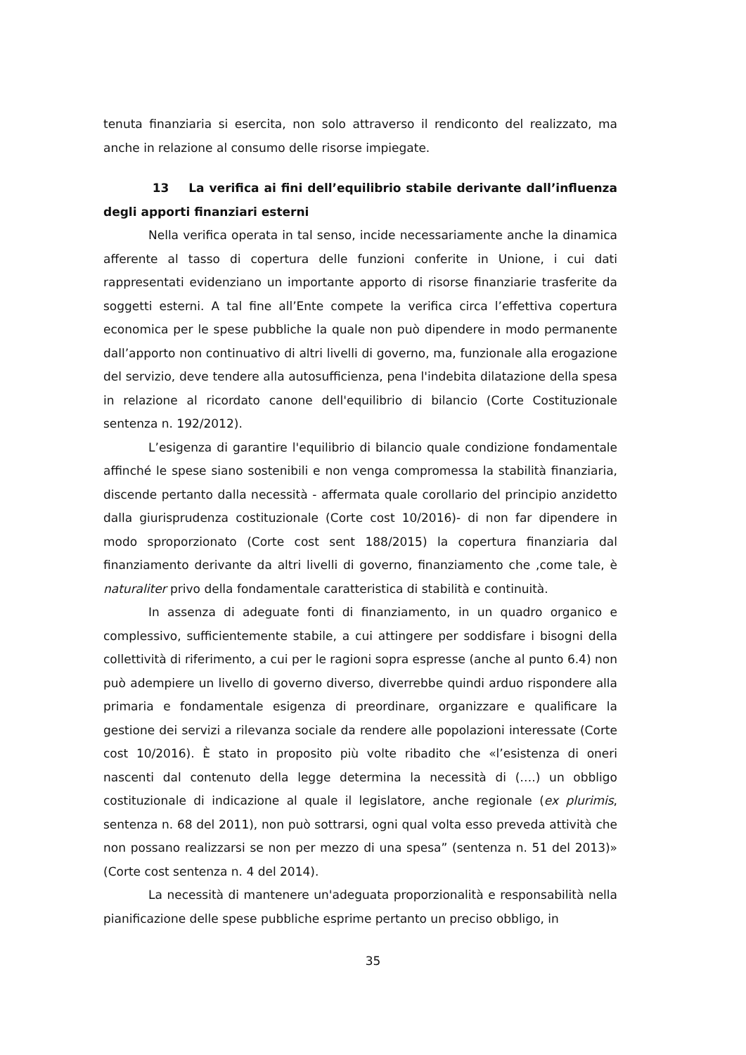tenuta finanziaria si esercita, non solo attraverso il rendiconto del realizzato, ma anche in relazione al consumo delle risorse impiegate.
13 La verifica ai fini dell’equilibrio stabile derivante dall’influenza degli apporti finanziari esterni
Nella verifica operata in tal senso, incide necessariamente anche la dinamica afferente al tasso di copertura delle funzioni conferite in Unione, i cui dati rappresentati evidenziano un importante apporto di risorse finanziarie trasferite da soggetti esterni. A tal fine all’Ente compete la verifica circa l’effettiva copertura economica per le spese pubbliche la quale non può dipendere in modo permanente dall’apporto non continuativo di altri livelli di governo, ma, funzionale alla erogazione del servizio, deve tendere alla autosufficienza, pena l'indebita dilatazione della spesa in relazione al ricordato canone dell'equilibrio di bilancio (Corte Costituzionale sentenza n. 192/2012).
L’esigenza di garantire l'equilibrio di bilancio quale condizione fondamentale affinché le spese siano sostenibili e non venga compromessa la stabilità finanziaria, discende pertanto dalla necessità - affermata quale corollario del principio anzidetto dalla giurisprudenza costituzionale (Corte cost 10/2016)- di non far dipendere in modo sproporzionato (Corte cost sent 188/2015) la copertura finanziaria dal finanziamento derivante da altri livelli di governo, finanziamento che ,come tale, è naturaliter privo della fondamentale caratteristica di stabilità e continuità.
In assenza di adeguate fonti di finanziamento, in un quadro organico e complessivo, sufficientemente stabile, a cui attingere per soddisfare i bisogni della collettività di riferimento, a cui per le ragioni sopra espresse (anche al punto 6.4) non può adempiere un livello di governo diverso, diverrebbe quindi arduo rispondere alla primaria e fondamentale esigenza di preordinare, organizzare e qualificare la gestione dei servizi a rilevanza sociale da rendere alle popolazioni interessate (Corte cost 10/2016). È stato in proposito più volte ribadito che «l’esistenza di oneri nascenti dal contenuto della legge determina la necessità di (….) un obbligo costituzionale di indicazione al quale il legislatore, anche regionale (ex plurimis, sentenza n. 68 del 2011), non può sottrarsi, ogni qual volta esso preveda attività che non possano realizzarsi se non per mezzo di una spesa” (sentenza n. 51 del 2013)» (Corte cost sentenza n. 4 del 2014).
La necessità di mantenere un'adeguata proporzionalità e responsabilità nella pianificazione delle spese pubbliche esprime pertanto un preciso obbligo, in
35